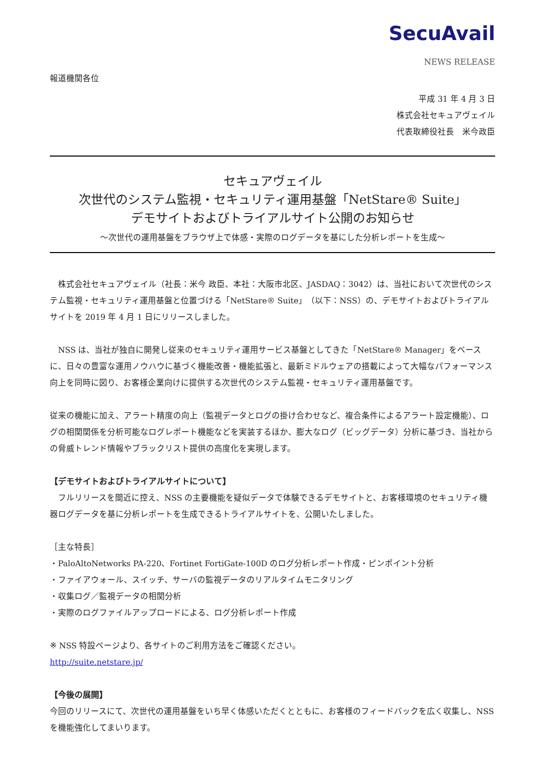SecuAvail
NEWS RELEASE
報道機関各位
平成 31 年 4 月 3 日
株式会社セキュアヴェイル
代表取締役社長　米今政臣
セキュアヴェイル
次世代のシステム監視・セキュリティ運用基盤「NetStare® Suite」
デモサイトおよびトライアルサイト公開のお知らせ
～次世代の運用基盤をブラウザ上で体感・実際のログデータを基にした分析レポートを生成～
　株式会社セキュアヴェイル（社長：米今 政臣、本社：大阪市北区、JASDAQ：3042）は、当社において次世代のシステム監視・セキュリティ運用基盤と位置づける「NetStare® Suite」（以下：NSS）の、デモサイトおよびトライアルサイトを 2019 年 4 月 1 日にリリースしました。
　NSS は、当社が独自に開発し従来のセキュリティ運用サービス基盤としてきた「NetStare® Manager」をベースに、日々の豊富な運用ノウハウに基づく機能改善・機能拡張と、最新ミドルウェアの搭載によって大幅なパフォーマンス向上を同時に図り、お客様企業向けに提供する次世代のシステム監視・セキュリティ運用基盤です。
従来の機能に加え、アラート精度の向上（監視データとログの掛け合わせなど、複合条件によるアラート設定機能）、ログの相関関係を分析可能なログレポート機能などを実装するほか、膨大なログ（ビッグデータ）分析に基づき、当社からの脅威トレンド情報やブラックリスト提供の高度化を実現します。
【デモサイトおよびトライアルサイトについて】
　フルリリースを間近に控え、NSS の主要機能を疑似データで体験できるデモサイトと、お客様環境のセキュリティ機器ログデータを基に分析レポートを生成できるトライアルサイトを、公開いたしました。
［主な特長］
・PaloAltoNetworks PA-220、Fortinet FortiGate-100D のログ分析レポート作成・ピンポイント分析
・ファイアウォール、スイッチ、サーバの監視データのリアルタイムモニタリング
・収集ログ／監視データの相関分析
・実際のログファイルアップロードによる、ログ分析レポート作成
※ NSS 特設ページより、各サイトのご利用方法をご確認ください。
http://suite.netstare.jp/
【今後の展開】
今回のリリースにて、次世代の運用基盤をいち早く体感いただくとともに、お客様のフィードバックを広く収集し、NSS を機能強化してまいります。